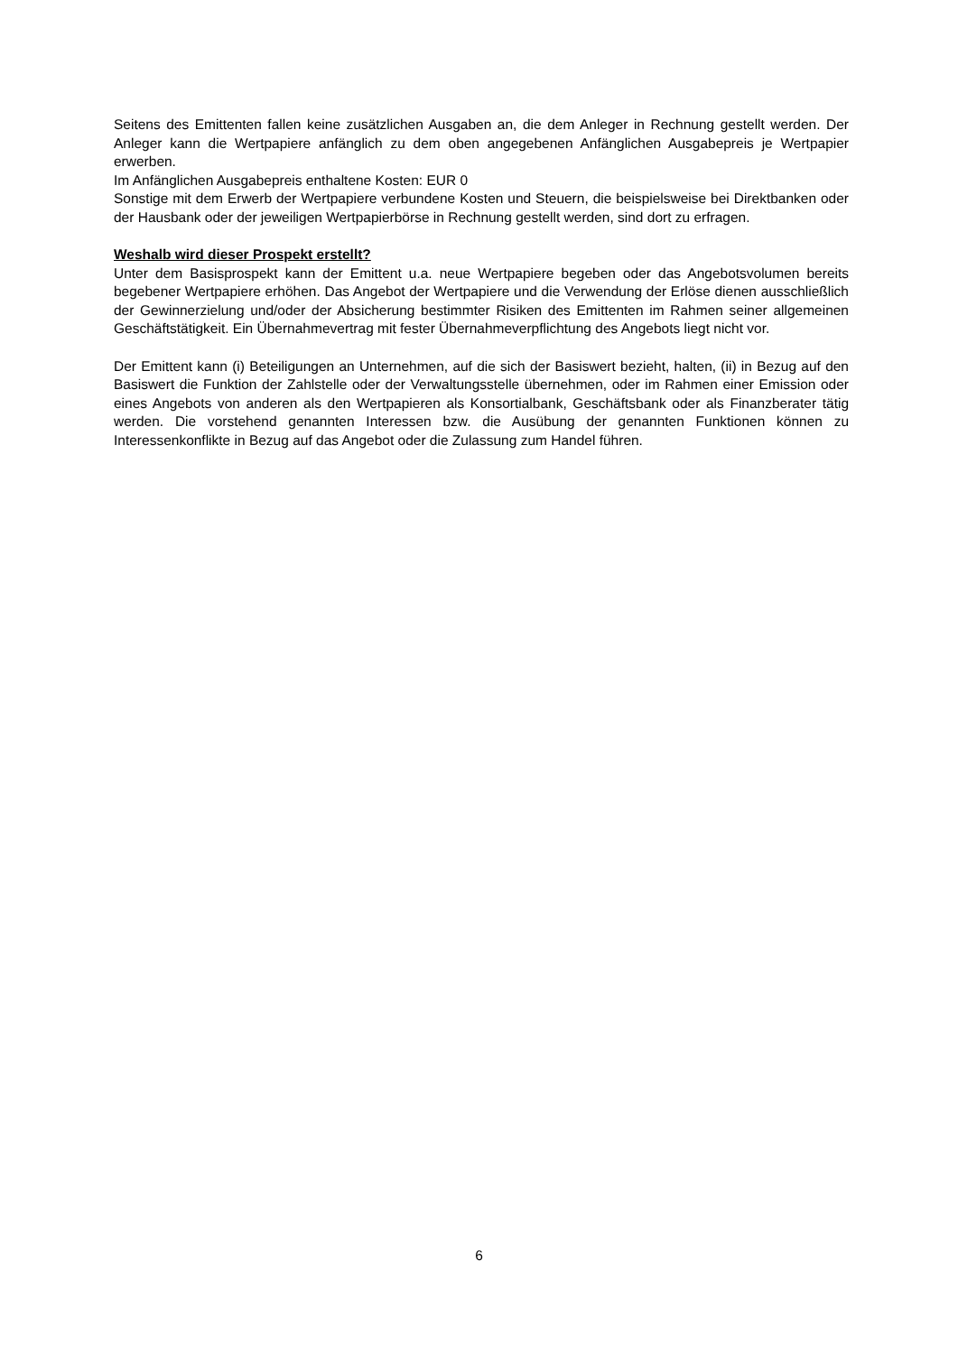Seitens des Emittenten fallen keine zusätzlichen Ausgaben an, die dem Anleger in Rechnung gestellt werden. Der Anleger kann die Wertpapiere anfänglich zu dem oben angegebenen Anfänglichen Ausgabepreis je Wertpapier erwerben.
Im Anfänglichen Ausgabepreis enthaltene Kosten: EUR 0
Sonstige mit dem Erwerb der Wertpapiere verbundene Kosten und Steuern, die beispielsweise bei Direktbanken oder der Hausbank oder der jeweiligen Wertpapierbörse in Rechnung gestellt werden, sind dort zu erfragen.
Weshalb wird dieser Prospekt erstellt?
Unter dem Basisprospekt kann der Emittent u.a. neue Wertpapiere begeben oder das Angebotsvolumen bereits begebener Wertpapiere erhöhen. Das Angebot der Wertpapiere und die Verwendung der Erlöse dienen ausschließlich der Gewinnerzielung und/oder der Absicherung bestimmter Risiken des Emittenten im Rahmen seiner allgemeinen Geschäftstätigkeit. Ein Übernahmevertrag mit fester Übernahmeverpflichtung des Angebots liegt nicht vor.
Der Emittent kann (i) Beteiligungen an Unternehmen, auf die sich der Basiswert bezieht, halten, (ii) in Bezug auf den Basiswert die Funktion der Zahlstelle oder der Verwaltungsstelle übernehmen, oder im Rahmen einer Emission oder eines Angebots von anderen als den Wertpapieren als Konsortialbank, Geschäftsbank oder als Finanzberater tätig werden. Die vorstehend genannten Interessen bzw. die Ausübung der genannten Funktionen können zu Interessenkonflikte in Bezug auf das Angebot oder die Zulassung zum Handel führen.
6